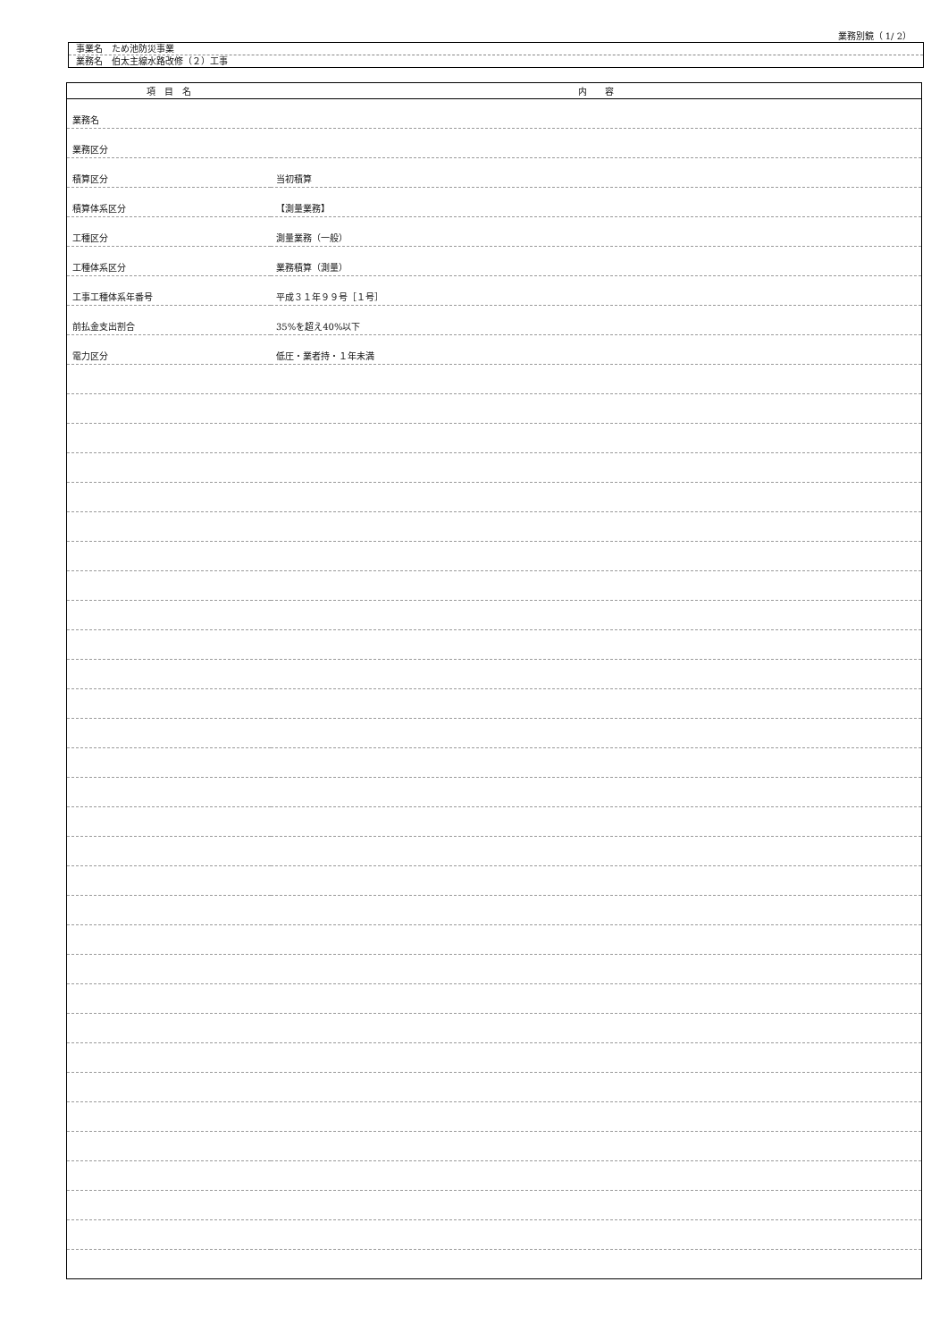業務別鏡（ 1/ 2）
事業名　ため池防災事業
業務名　伯太主線水路改修（２）工事
| 項 目 名 | 内 容 |
| --- | --- |
| 業務名 | |
| 業務区分 | |
| 積算区分 | 当初積算 |
| 積算体系区分 | 【測量業務】 |
| 工種区分 | 測量業務（一般） |
| 工種体系区分 | 業務積算（測量） |
| 工事工種体系年番号 | 平成３１年９９号［１号］ |
| 前払金支出割合 | 35%を超え40%以下 |
| 電力区分 | 低圧・業者持・１年未満 |